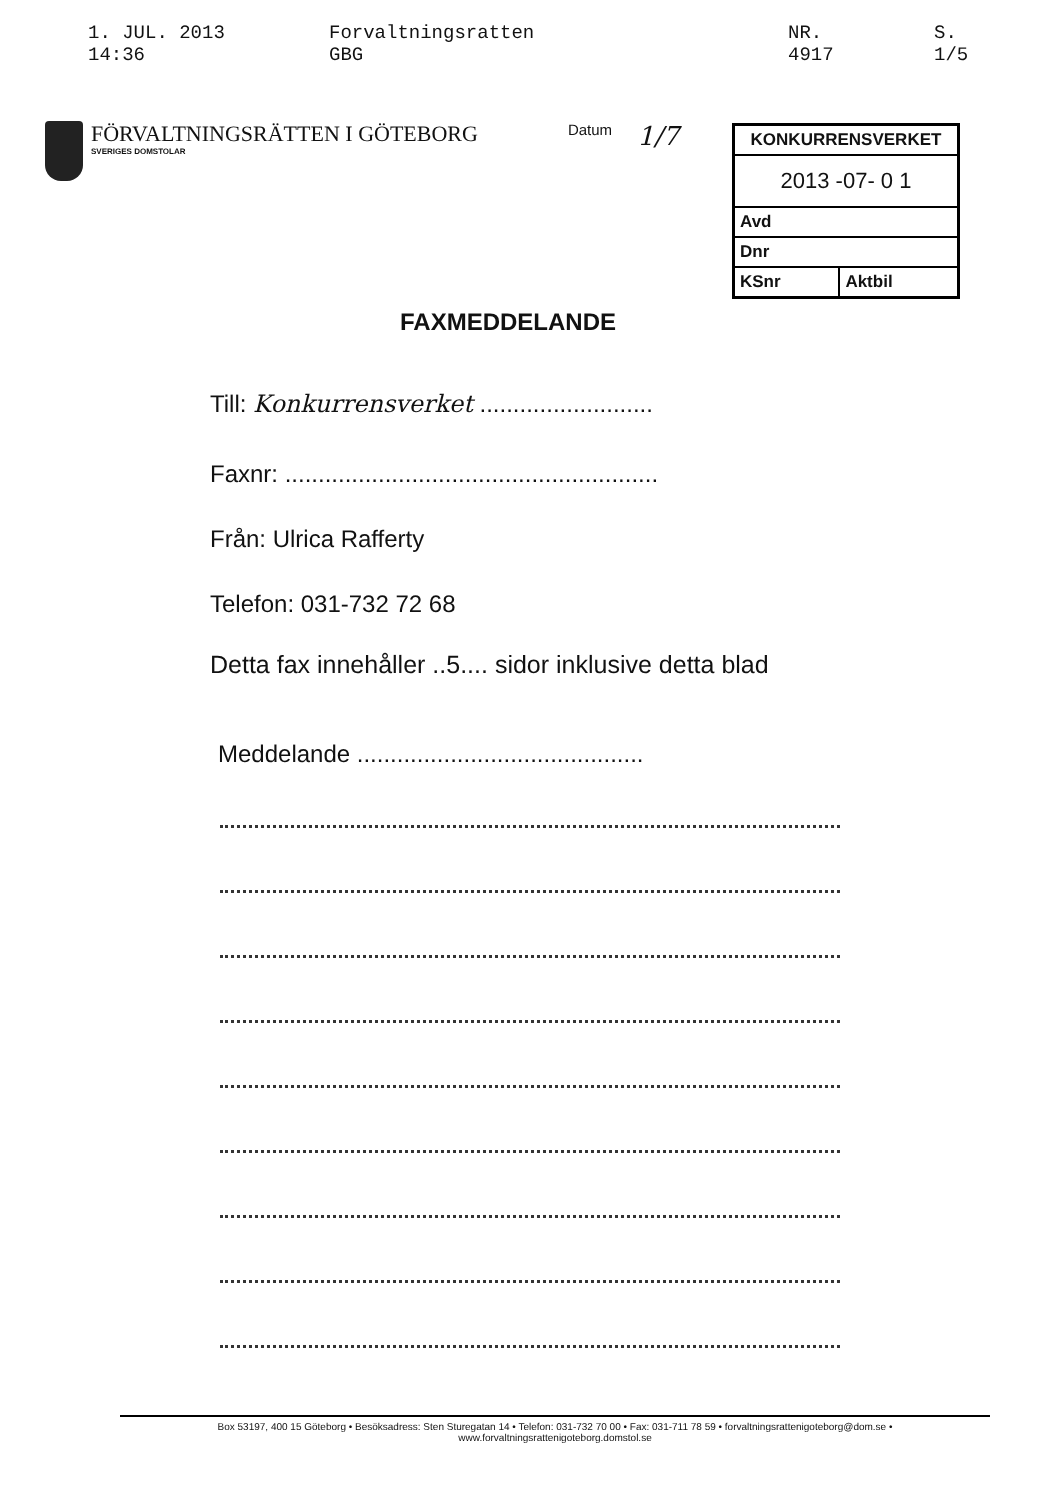1. JUL. 2013 14:36 Forvaltningsratten GBG NR. 4917 S. 1/5
FÖRVALTNINGSRÄTTEN I GÖTEBORG
SVERIGES DOMSTOLAR
Datum
1/7
| KONKURRENSVERKET | |
| 2013 -07- 0 1 | |
| Avd | |
| Dnr | |
| KSnr | Aktbil |
FAXMEDDELANDE
Till: Konkurrensverket ..........................
Faxnr: ........................................................
Från: Ulrica Rafferty
Telefon: 031-732 72 68
Detta fax innehåller ..5.... sidor inklusive detta blad
Meddelande ...........................................
Box 53197, 400 15 Göteborg • Besöksadress: Sten Sturegatan 14 • Telefon: 031-732 70 00 • Fax: 031-711 78 59 • forvaltningsrattenigoteborg@dom.se •
www.forvaltningsrattenigoteborg.domstol.se